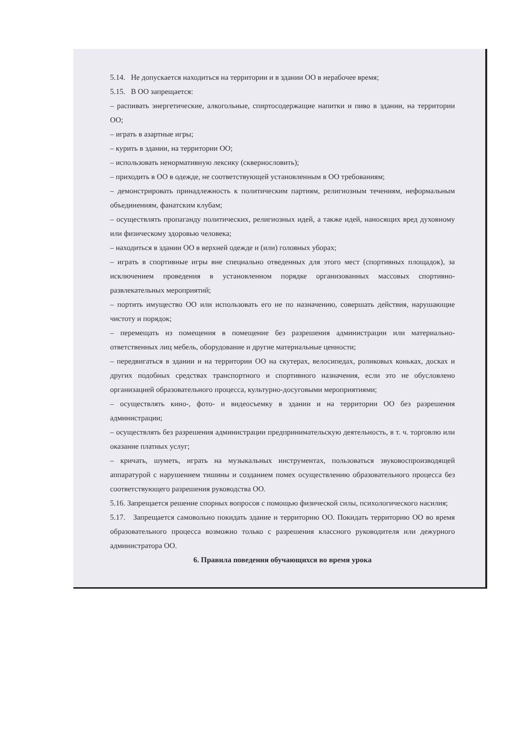5.14. Не допускается находиться на территории и в здании ОО в нерабочее время;
5.15. В ОО запрещается:
– распивать энергетические, алкогольные, спиртосодержащие напитки и пиво в здании, на территории ОО;
– играть в азартные игры;
– курить в здании, на территории ОО;
– использовать ненормативную лексику (сквернословить);
– приходить в ОО в одежде, не соответствующей установленным в ОО требованиям;
– демонстрировать принадлежность к политическим партиям, религиозным течениям, неформальным объединениям, фанатским клубам;
– осуществлять пропаганду политических, религиозных идей, а также идей, наносящих вред духовному или физическому здоровью человека;
– находиться в здании ОО в верхней одежде и (или) головных уборах;
– играть в спортивные игры вне специально отведенных для этого мест (спортивных площадок), за исключением проведения в установленном порядке организованных массовых спортивно-развлекательных мероприятий;
– портить имущество ОО или использовать его не по назначению, совершать действия, нарушающие чистоту и порядок;
– перемещать из помещения в помещение без разрешения администрации или материально-ответственных лиц мебель, оборудование и другие материальные ценности;
– передвигаться в здании и на территории ОО на скутерах, велосипедах, роликовых коньках, досках и других подобных средствах транспортного и спортивного назначения, если это не обусловлено организацией образовательного процесса, культурно-досуговыми мероприятиями;
– осуществлять кино-, фото- и видеосъемку в здании и на территории ОО без разрешения администрации;
– осуществлять без разрешения администрации предпринимательскую деятельность, в т. ч. торговлю или оказание платных услуг;
– кричать, шуметь, играть на музыкальных инструментах, пользоваться звуковоспроизводящей аппаратурой с нарушением тишины и созданием помех осуществлению образовательного процесса без соответствующего разрешения руководства ОО.
5.16. Запрещается решение спорных вопросов с помощью физической силы, психологического насилия;
5.17. Запрещается самовольно покидать здание и территорию ОО. Покидать территорию ОО во время образовательного процесса возможно только с разрешения классного руководителя или дежурного администратора ОО.
6. Правила поведения обучающихся во время урока